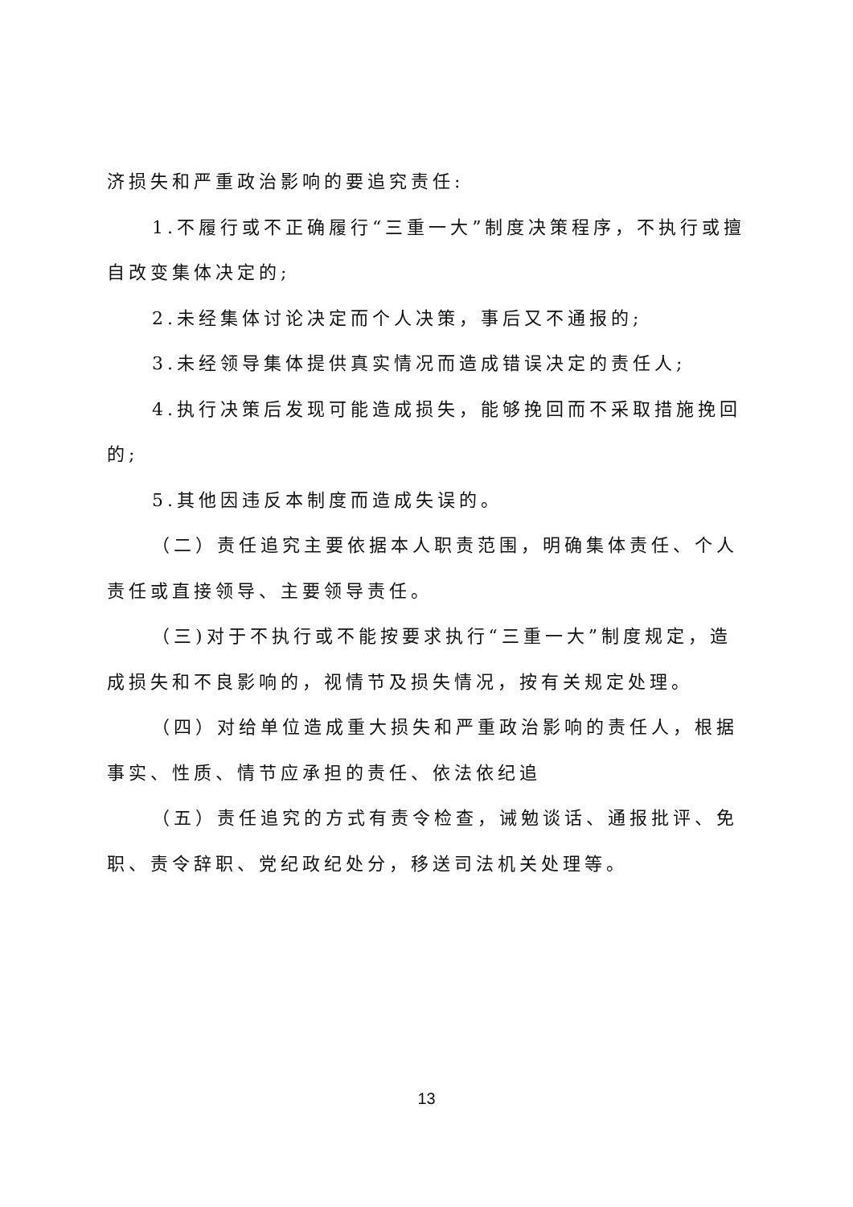济损失和严重政治影响的要追究责任:
1.不履行或不正确履行“三重一大”制度决策程序，不执行或擅自改变集体决定的;
2.未经集体讨论决定而个人决策，事后又不通报的;
3.未经领导集体提供真实情况而造成错误决定的责任人;
4.执行决策后发现可能造成损失，能够挽回而不采取措施挽回的;
5.其他因违反本制度而造成失误的。
（二）责任追究主要依据本人职责范围，明确集体责任、个人责任或直接领导、主要领导责任。
（三)对于不执行或不能按要求执行“三重一大”制度规定，造成损失和不良影响的，视情节及损失情况，按有关规定处理。
（四）对给单位造成重大损失和严重政治影响的责任人，根据事实、性质、情节应承担的责任、依法依纪追
（五）责任追究的方式有责令检查，诫勉谈话、通报批评、免职、责令辞职、党纪政纪处分，移送司法机关处理等。
13